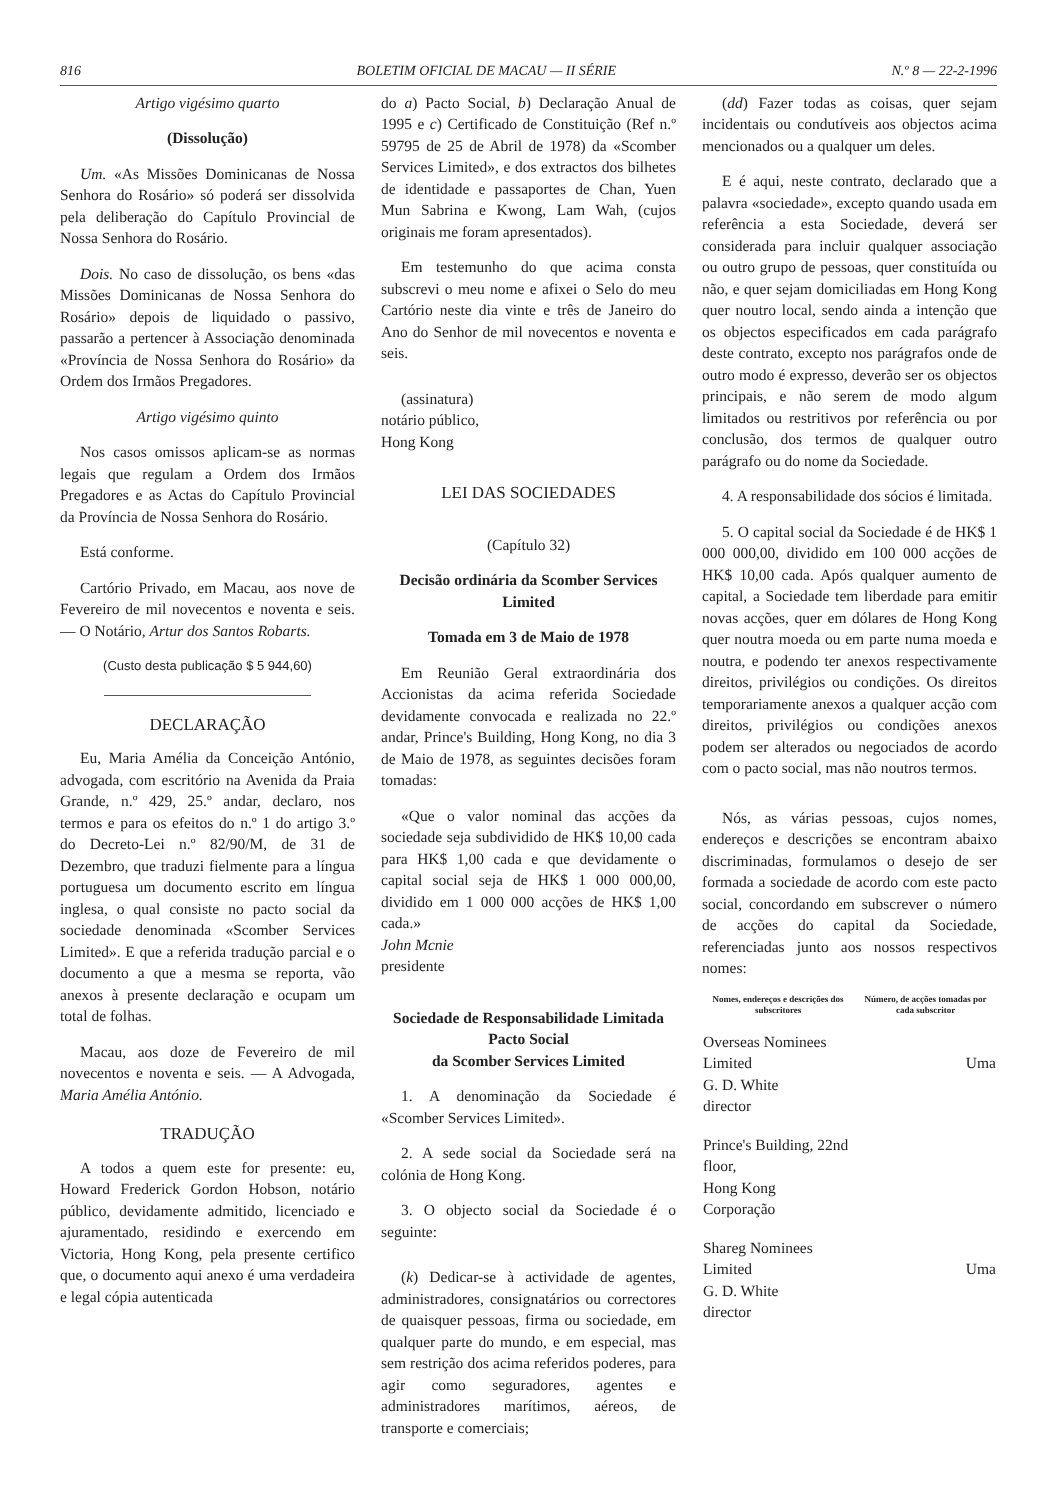816 BOLETIM OFICIAL DE MACAU — II SÉRIE N.º 8 — 22-2-1996
Artigo vigésimo quarto
(Dissolução)
Um. «As Missões Dominicanas de Nossa Senhora do Rosário» só poderá ser dissolvida pela deliberação do Capítulo Provincial de Nossa Senhora do Rosário.
Dois. No caso de dissolução, os bens «das Missões Dominicanas de Nossa Senhora do Rosário» depois de liquidado o passivo, passarão a pertencer à Associação denominada «Província de Nossa Senhora do Rosário» da Ordem dos Irmãos Pregadores.
Artigo vigésimo quinto
Nos casos omissos aplicam-se as normas legais que regulam a Ordem dos Irmãos Pregadores e as Actas do Capítulo Provincial da Província de Nossa Senhora do Rosário.
Está conforme.
Cartório Privado, em Macau, aos nove de Fevereiro de mil novecentos e noventa e seis. — O Notário, Artur dos Santos Robarts.
(Custo desta publicação $ 5 944,60)
DECLARAÇÃO
Eu, Maria Amélia da Conceição António, advogada, com escritório na Avenida da Praia Grande, n.º 429, 25.º andar, declaro, nos termos e para os efeitos do n.º 1 do artigo 3.º do Decreto-Lei n.º 82/90/M, de 31 de Dezembro, que traduzi fielmente para a língua portuguesa um documento escrito em língua inglesa, o qual consiste no pacto social da sociedade denominada «Scomber Services Limited». E que a referida tradução parcial e o documento a que a mesma se reporta, vão anexos à presente declaração e ocupam um total de folhas.
Macau, aos doze de Fevereiro de mil novecentos e noventa e seis. — A Advogada, Maria Amélia António.
TRADUÇÃO
A todos a quem este for presente: eu, Howard Frederick Gordon Hobson, notário público, devidamente admitido, licenciado e ajuramentado, residindo e exercendo em Victoria, Hong Kong, pela presente certifico que, o documento aqui anexo é uma verdadeira e legal cópia autenticada
do a) Pacto Social, b) Declaração Anual de 1995 e c) Certificado de Constituição (Ref n.º 59795 de 25 de Abril de 1978) da «Scomber Services Limited», e dos extractos dos bilhetes de identidade e passaportes de Chan, Yuen Mun Sabrina e Kwong, Lam Wah, (cujos originais me foram apresentados).
Em testemunho do que acima consta subscrevi o meu nome e afixei o Selo do meu Cartório neste dia vinte e três de Janeiro do Ano do Senhor de mil novecentos e noventa e seis.
(assinatura)
notário público,
Hong Kong
LEI DAS SOCIEDADES
(Capítulo 32)
Decisão ordinária da Scomber Services Limited
Tomada em 3 de Maio de 1978
Em Reunião Geral extraordinária dos Accionistas da acima referida Sociedade devidamente convocada e realizada no 22.º andar, Prince's Building, Hong Kong, no dia 3 de Maio de 1978, as seguintes decisões foram tomadas:
«Que o valor nominal das acções da sociedade seja subdividido de HK$ 10,00 cada para HK$ 1,00 cada e que devidamente o capital social seja de HK$ 1 000 000,00, dividido em 1 000 000 acções de HK$ 1,00 cada.»
John Mcnie
presidente
Sociedade de Responsabilidade Limitada
Pacto Social
da Scomber Services Limited
1. A denominação da Sociedade é «Scomber Services Limited».
2. A sede social da Sociedade será na colónia de Hong Kong.
3. O objecto social da Sociedade é o seguinte:
(k) Dedicar-se à actividade de agentes, administradores, consignatários ou correctores de quaisquer pessoas, firma ou sociedade, em qualquer parte do mundo, e em especial, mas sem restrição dos acima referidos poderes, para agir como seguradores, agentes e administradores marítimos, aéreos, de transporte e comerciais;
(dd) Fazer todas as coisas, quer sejam incidentais ou condutíveis aos objectos acima mencionados ou a qualquer um deles.
E é aqui, neste contrato, declarado que a palavra «sociedade», excepto quando usada em referência a esta Sociedade, deverá ser considerada para incluir qualquer associação ou outro grupo de pessoas, quer constituída ou não, e quer sejam domiciliadas em Hong Kong quer noutro local, sendo ainda a intenção que os objectos especificados em cada parágrafo deste contrato, excepto nos parágrafos onde de outro modo é expresso, deverão ser os objectos principais, e não serem de modo algum limitados ou restritivos por referência ou por conclusão, dos termos de qualquer outro parágrafo ou do nome da Sociedade.
4. A responsabilidade dos sócios é limitada.
5. O capital social da Sociedade é de HK$ 1 000 000,00, dividido em 100 000 acções de HK$ 10,00 cada. Após qualquer aumento de capital, a Sociedade tem liberdade para emitir novas acções, quer em dólares de Hong Kong quer noutra moeda ou em parte numa moeda e noutra, e podendo ter anexos respectivamente direitos, privilégios ou condições. Os direitos temporariamente anexos a qualquer acção com direitos, privilégios ou condições anexos podem ser alterados ou negociados de acordo com o pacto social, mas não noutros termos.
Nós, as várias pessoas, cujos nomes, endereços e descrições se encontram abaixo discriminadas, formulamos o desejo de ser formada a sociedade de acordo com este pacto social, concordando em subscrever o número de acções do capital da Sociedade, referenciadas junto aos nossos respectivos nomes:
| Nomes, endereços e descrições dos subscritores | Número, de acções tomadas por cada subscritor |
| --- | --- |
| Overseas Nominees Limited G. D. White director | Uma |
| Prince's Building, 22nd floor, Hong Kong Corporação | |
| Shareg Nominees Limited G. D. White director | Uma |